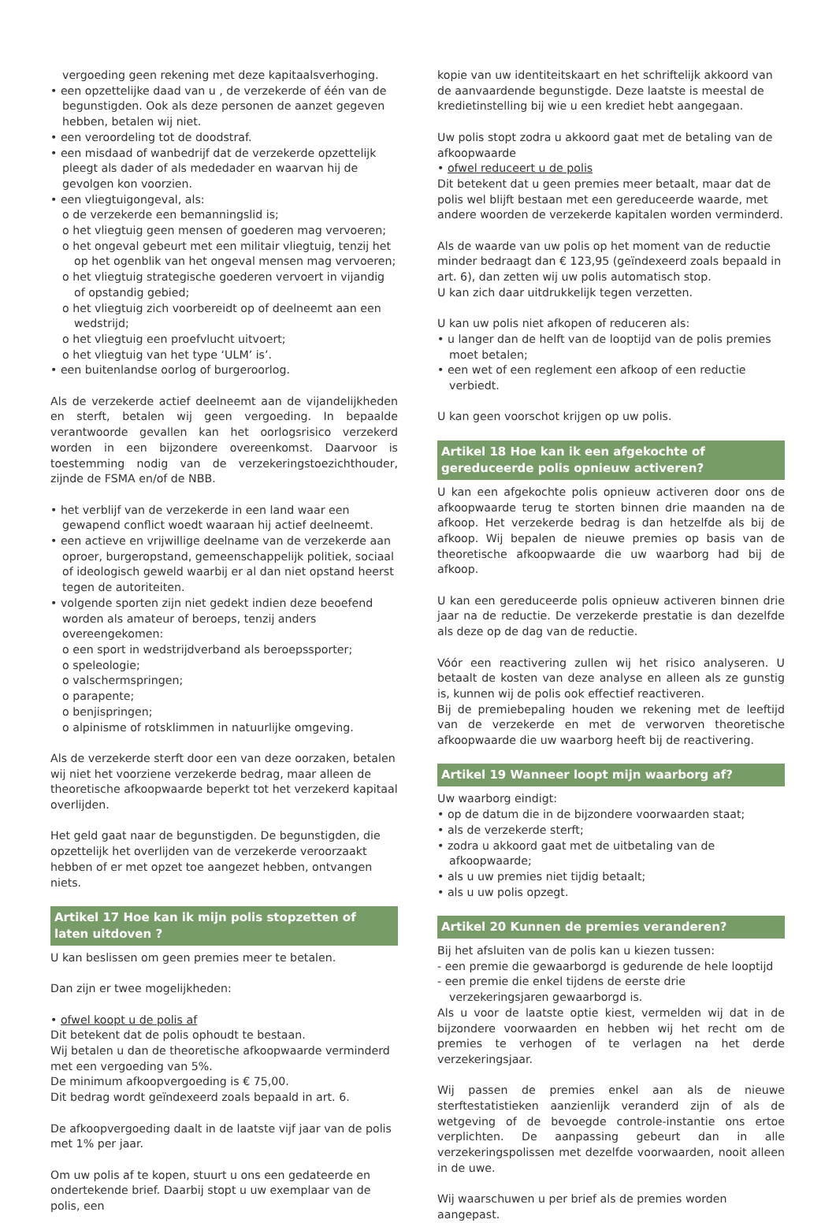vergoeding geen rekening met deze kapitaalsverhoging.
• een opzettelijke daad van u , de verzekerde of één van de begunstigden. Ook als deze personen de aanzet gegeven hebben, betalen wij niet.
• een veroordeling tot de doodstraf.
• een misdaad of wanbedrijf dat de verzekerde opzettelijk pleegt als dader of als mededader en waarvan hij de gevolgen kon voorzien.
• een vliegtuigongeval, als:
o de verzekerde een bemanningslid is;
o het vliegtuig geen mensen of goederen mag vervoeren;
o het ongeval gebeurt met een militair vliegtuig, tenzij het op het ogenblik van het ongeval mensen mag vervoeren;
o het vliegtuig strategische goederen vervoert in vijandig of opstandig gebied;
o het vliegtuig zich voorbereidt op of deelneemt aan een wedstrijd;
o het vliegtuig een proefvlucht uitvoert;
o het vliegtuig van het type ‘ULM’ is’.
• een buitenlandse oorlog of burgeroorlog.
Als de verzekerde actief deelneemt aan de vijandelijkheden en sterft, betalen wij geen vergoeding. In bepaalde verantwoorde gevallen kan het oorlogsrisico verzekerd worden in een bijzondere overeenkomst. Daarvoor is toestemming nodig van de verzekeringstoezichthouder, zijnde de FSMA en/of de NBB.
• het verblijf van de verzekerde in een land waar een gewapend conflict woedt waaraan hij actief deelneemt.
• een actieve en vrijwillige deelname van de verzekerde aan oproer, burgeropstand, gemeenschappelijk politiek, sociaal of ideologisch geweld waarbij er al dan niet opstand heerst tegen de autoriteiten.
• volgende sporten zijn niet gedekt indien deze beoefend worden als amateur of beroeps, tenzij anders overeengekomen:
o een sport in wedstrijdverband als beroepssporter;
o speleologie;
o valschermspringen;
o parapente;
o benjispringen;
o alpinisme of rotsklimmen in natuurlijke omgeving.
Als de verzekerde sterft door een van deze oorzaken, betalen wij niet het voorziene verzekerde bedrag, maar alleen de theoretische afkoopwaarde beperkt tot het verzekerd kapitaal overlijden.
Het geld gaat naar de begunstigden. De begunstigden, die opzettelijk het overlijden van de verzekerde veroorzaakt hebben of er met opzet toe aangezet hebben, ontvangen niets.
Artikel 17 Hoe kan ik mijn polis stopzetten of laten uitdoven ?
U kan beslissen om geen premies meer te betalen.
Dan zijn er twee mogelijkheden:
• ofwel koopt u de polis af
Dit betekent dat de polis ophoudt te bestaan.
Wij betalen u dan de theoretische afkoopwaarde verminderd met een vergoeding van 5%.
De minimum afkoopvergoeding is € 75,00.
Dit bedrag wordt geïndexeerd zoals bepaald in art. 6.
De afkoopvergoeding daalt in de laatste vijf jaar van de polis met 1% per jaar.
Om uw polis af te kopen, stuurt u ons een gedateerde en ondertekende brief. Daarbij stopt u uw exemplaar van de polis, een
kopie van uw identiteitskaart en het schriftelijk akkoord van de aanvaardende begunstigde. Deze laatste is meestal de kredietinstelling bij wie u een krediet hebt aangegaan.
Uw polis stopt zodra u akkoord gaat met de betaling van de afkoopwaarde
• ofwel reduceert u de polis
Dit betekent dat u geen premies meer betaalt, maar dat de polis wel blijft bestaan met een gereduceerde waarde, met andere woorden de verzekerde kapitalen worden verminderd.
Als de waarde van uw polis op het moment van de reductie minder bedraagt dan € 123,95 (geïndexeerd zoals bepaald in art. 6), dan zetten wij uw polis automatisch stop.
U kan zich daar uitdrukkelijk tegen verzetten.
U kan uw polis niet afkopen of reduceren als:
• u langer dan de helft van de looptijd van de polis premies moet betalen;
• een wet of een reglement een afkoop of een reductie verbiedt.
U kan geen voorschot krijgen op uw polis.
Artikel 18 Hoe kan ik een afgekochte of gereduceerde polis opnieuw activeren?
U kan een afgekochte polis opnieuw activeren door ons de afkoopwaarde terug te storten binnen drie maanden na de afkoop. Het verzekerde bedrag is dan hetzelfde als bij de afkoop. Wij bepalen de nieuwe premies op basis van de theoretische afkoopwaarde die uw waarborg had bij de afkoop.
U kan een gereduceerde polis opnieuw activeren binnen drie jaar na de reductie. De verzekerde prestatie is dan dezelfde als deze op de dag van de reductie.
Vóór een reactivering zullen wij het risico analyseren. U betaalt de kosten van deze analyse en alleen als ze gunstig is, kunnen wij de polis ook effectief reactiveren.
Bij de premiebepaling houden we rekening met de leeftijd van de verzekerde en met de verworven theoretische afkoopwaarde die uw waarborg heeft bij de reactivering.
Artikel 19 Wanneer loopt mijn waarborg af?
Uw waarborg eindigt:
• op de datum die in de bijzondere voorwaarden staat;
• als de verzekerde sterft;
• zodra u akkoord gaat met de uitbetaling van de afkoopwaarde;
• als u uw premies niet tijdig betaalt;
• als u uw polis opzegt.
Artikel 20 Kunnen de premies veranderen?
Bij het afsluiten van de polis kan u kiezen tussen:
- een premie die gewaarborgd is gedurende de hele looptijd
- een premie die enkel tijdens de eerste drie verzekeringsjaren gewaarborgd is.
Als u voor de laatste optie kiest, vermelden wij dat in de bijzondere voorwaarden en hebben wij het recht om de premies te verhogen of te verlagen na het derde verzekeringsjaar.
Wij passen de premies enkel aan als de nieuwe sterftestatistieken aanzienlijk veranderd zijn of als de wetgeving of de bevoegde controle-instantie ons ertoe verplichten. De aanpassing gebeurt dan in alle verzekeringspolissen met dezelfde voorwaarden, nooit alleen in de uwe.
Wij waarschuwen u per brief als de premies worden aangepast.